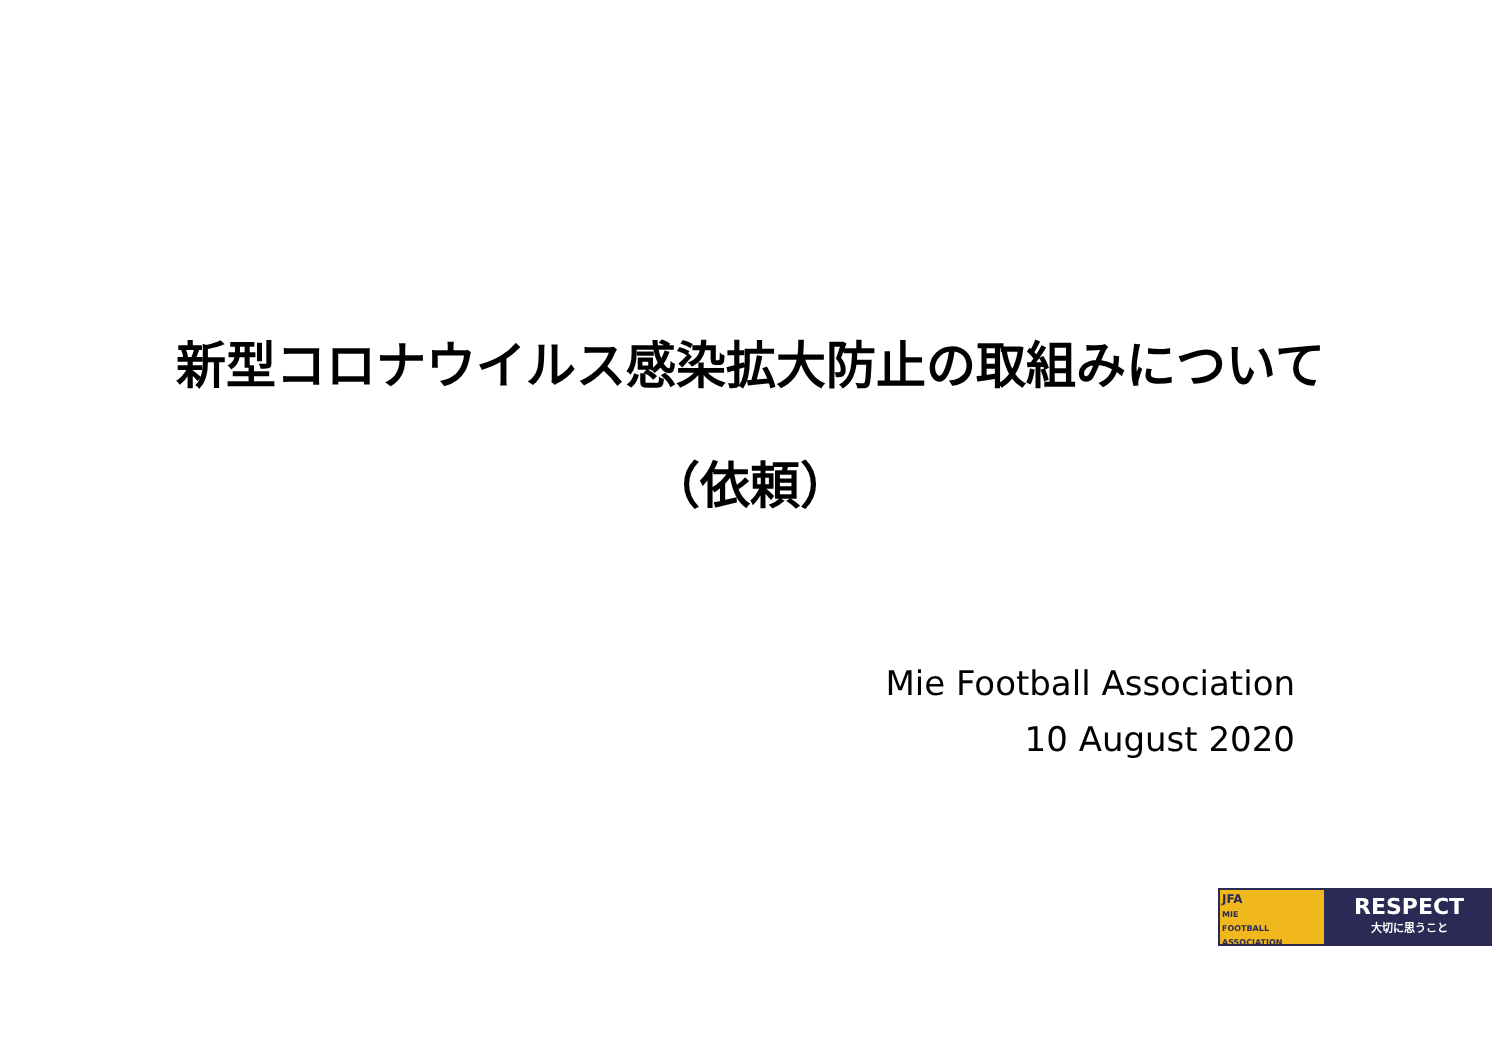新型コロナウイルス感染拡大防止の取組みについて
（依頼）
Mie Football Association
10 August 2020
JFA
MIE
FOOTBALL ASSOCIATION
RESPECT
大切に思うこと